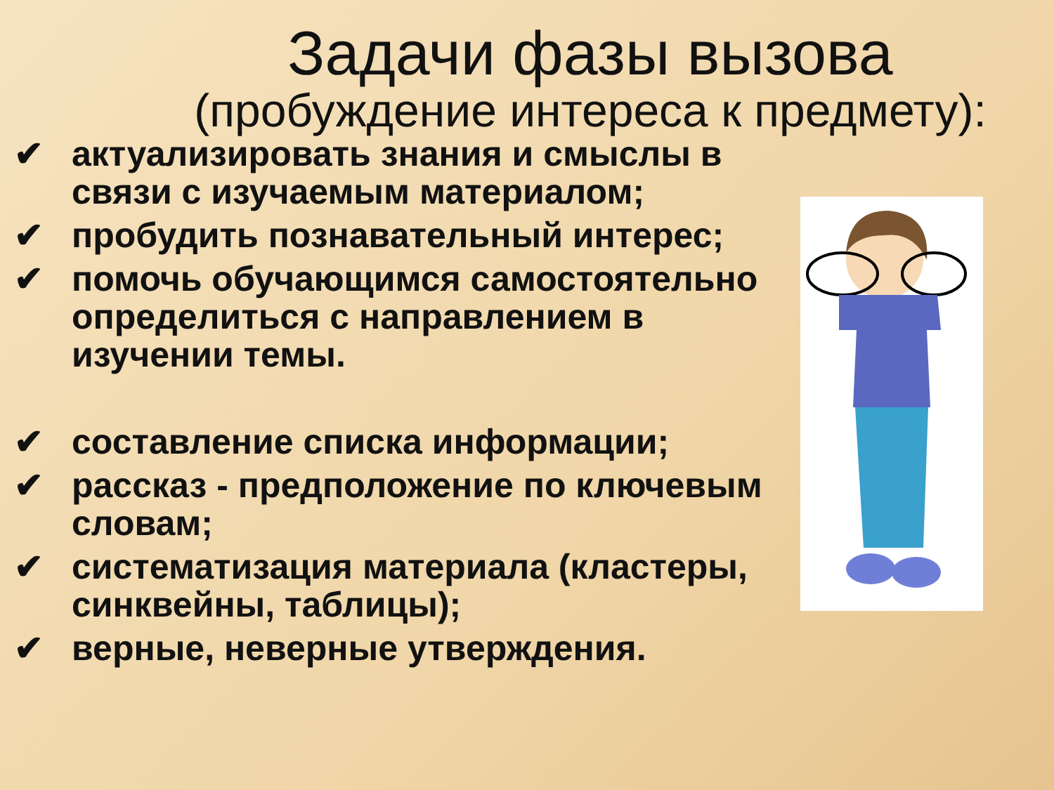Задачи фазы вызова
(пробуждение интереса к предмету):
✔ актуализировать знания и смыслы в связи с изучаемым материалом;
✔ пробудить познавательный интерес;
✔ помочь обучающимся самостоятельно определиться с направлением в изучении темы.
✔ составление списка информации;
✔ рассказ - предположение по ключевым словам;
✔ систематизация материала (кластеры, синквейны, таблицы);
✔ верные, неверные утверждения.